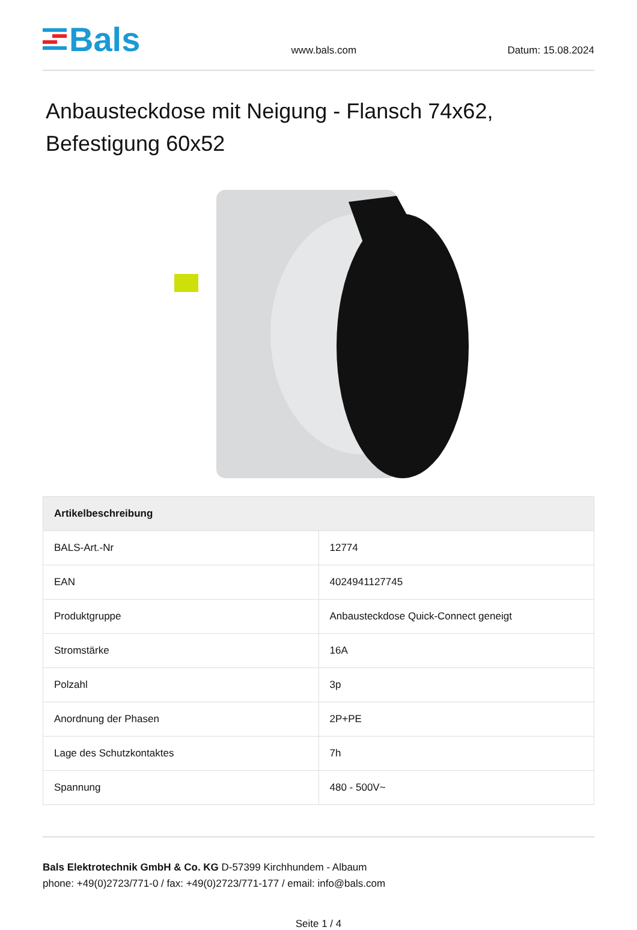Bals
www.bals.com
Datum: 15.08.2024
Anbausteckdose mit Neigung - Flansch 74x62, Befestigung 60x52
| Artikelbeschreibung | |
| --- | --- |
| BALS-Art.-Nr | 12774 |
| EAN | 4024941127745 |
| Produktgruppe | Anbausteckdose Quick-Connect geneigt |
| Stromstärke | 16A |
| Polzahl | 3p |
| Anordnung der Phasen | 2P+PE |
| Lage des Schutzkontaktes | 7h |
| Spannung | 480 - 500V~ |
Bals Elektrotechnik GmbH & Co. KG D-57399 Kirchhundem - Albaum
phone: +49(0)2723/771-0 / fax: +49(0)2723/771-177 / email: info@bals.com
Seite 1 / 4